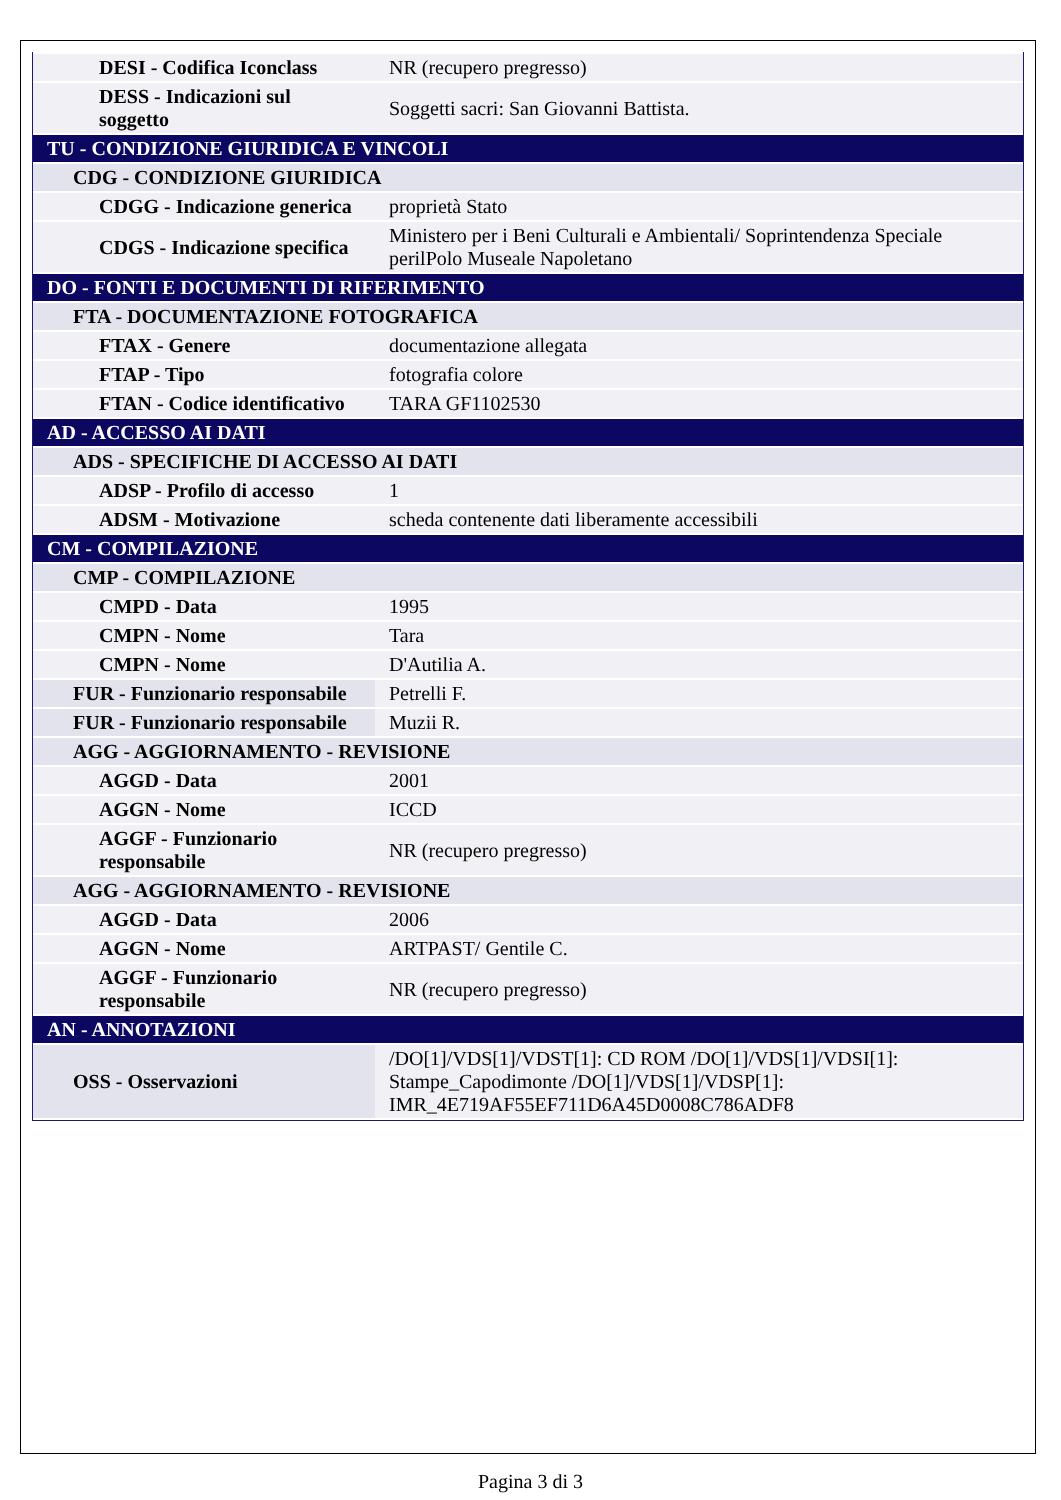| DESI - Codifica Iconclass | NR (recupero pregresso) |
| DESS - Indicazioni sul soggetto | Soggetti sacri: San Giovanni Battista. |
| TU - CONDIZIONE GIURIDICA E VINCOLI | |
| CDG - CONDIZIONE GIURIDICA | |
| CDGG - Indicazione generica | proprietà Stato |
| CDGS - Indicazione specifica | Ministero per i Beni Culturali e Ambientali/ Soprintendenza Speciale perilPolo Museale Napoletano |
| DO - FONTI E DOCUMENTI DI RIFERIMENTO | |
| FTA - DOCUMENTAZIONE FOTOGRAFICA | |
| FTAX - Genere | documentazione allegata |
| FTAP - Tipo | fotografia colore |
| FTAN - Codice identificativo | TARA GF1102530 |
| AD - ACCESSO AI DATI | |
| ADS - SPECIFICHE DI ACCESSO AI DATI | |
| ADSP - Profilo di accesso | 1 |
| ADSM - Motivazione | scheda contenente dati liberamente accessibili |
| CM - COMPILAZIONE | |
| CMP - COMPILAZIONE | |
| CMPD - Data | 1995 |
| CMPN - Nome | Tara |
| CMPN - Nome | D'Autilia A. |
| FUR - Funzionario responsabile | Petrelli F. |
| FUR - Funzionario responsabile | Muzii R. |
| AGG - AGGIORNAMENTO - REVISIONE | |
| AGGD - Data | 2001 |
| AGGN - Nome | ICCD |
| AGGF - Funzionario responsabile | NR (recupero pregresso) |
| AGG - AGGIORNAMENTO - REVISIONE | |
| AGGD - Data | 2006 |
| AGGN - Nome | ARTPAST/ Gentile C. |
| AGGF - Funzionario responsabile | NR (recupero pregresso) |
| AN - ANNOTAZIONI | |
| OSS - Osservazioni | /DO[1]/VDS[1]/VDST[1]: CD ROM /DO[1]/VDS[1]/VDSI[1]: Stampe_Capodimonte /DO[1]/VDS[1]/VDSP[1]: IMR_4E719AF55EF711D6A45D0008C786ADF8 |
Pagina 3 di 3